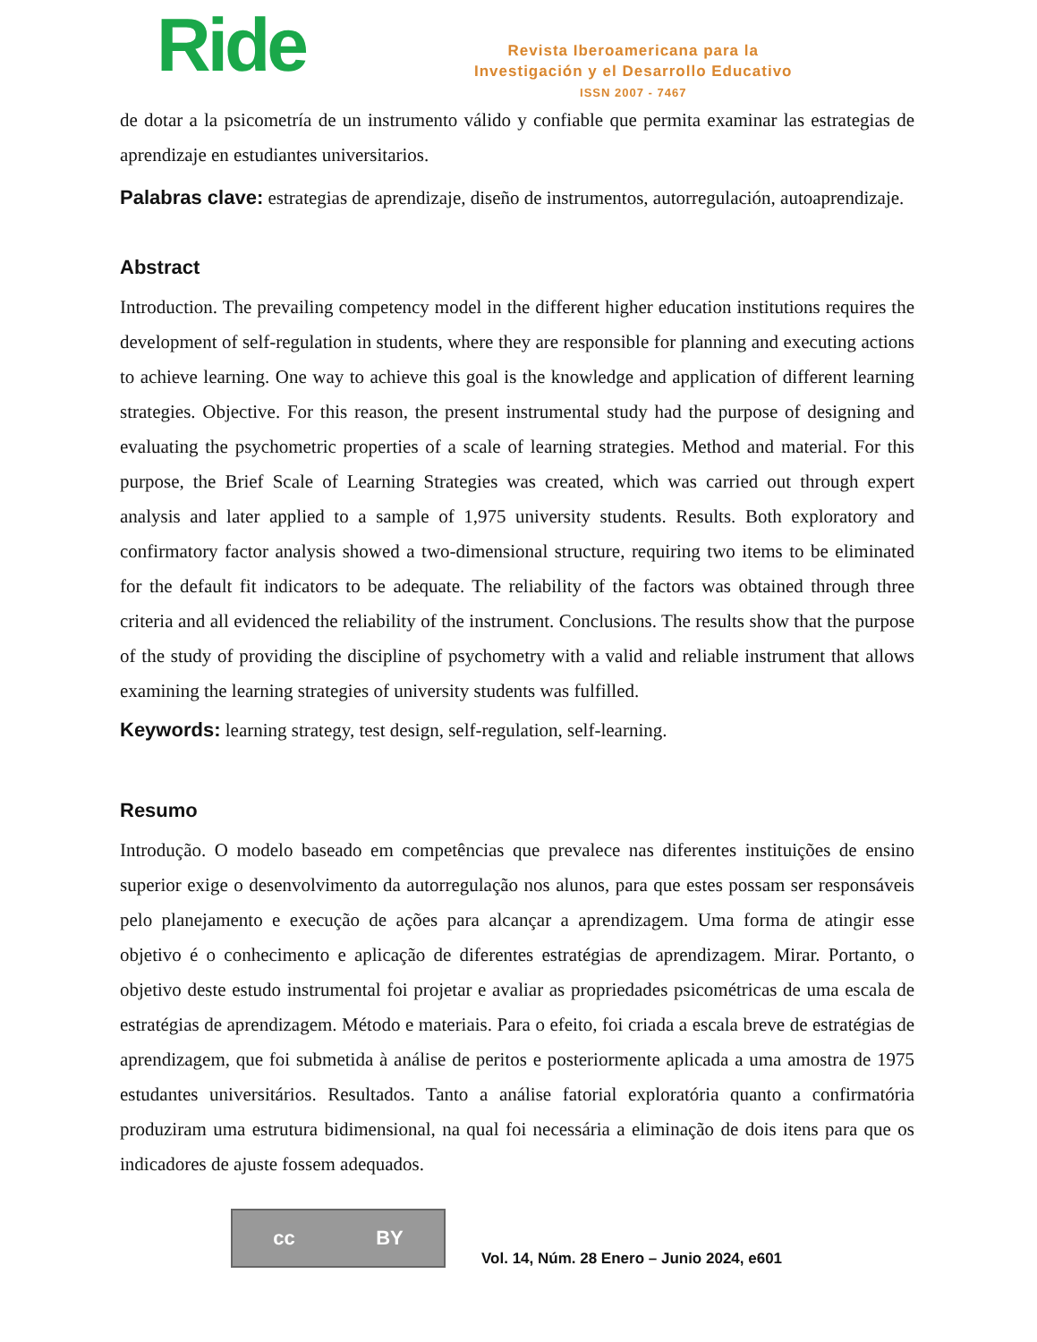Ride
Revista Iberoamericana para la
Investigación y el Desarrollo Educativo
ISSN 2007 - 7467
de dotar a la psicometría de un instrumento válido y confiable que permita examinar las estrategias de aprendizaje en estudiantes universitarios.
Palabras clave: estrategias de aprendizaje, diseño de instrumentos, autorregulación, autoaprendizaje.
Abstract
Introduction. The prevailing competency model in the different higher education institutions requires the development of self-regulation in students, where they are responsible for planning and executing actions to achieve learning. One way to achieve this goal is the knowledge and application of different learning strategies. Objective. For this reason, the present instrumental study had the purpose of designing and evaluating the psychometric properties of a scale of learning strategies. Method and material. For this purpose, the Brief Scale of Learning Strategies was created, which was carried out through expert analysis and later applied to a sample of 1,975 university students. Results. Both exploratory and confirmatory factor analysis showed a two-dimensional structure, requiring two items to be eliminated for the default fit indicators to be adequate. The reliability of the factors was obtained through three criteria and all evidenced the reliability of the instrument. Conclusions. The results show that the purpose of the study of providing the discipline of psychometry with a valid and reliable instrument that allows examining the learning strategies of university students was fulfilled.
Keywords: learning strategy, test design, self-regulation, self-learning.
Resumo
Introdução. O modelo baseado em competências que prevalece nas diferentes instituições de ensino superior exige o desenvolvimento da autorregulação nos alunos, para que estes possam ser responsáveis pelo planejamento e execução de ações para alcançar a aprendizagem. Uma forma de atingir esse objetivo é o conhecimento e aplicação de diferentes estratégias de aprendizagem. Mirar. Portanto, o objetivo deste estudo instrumental foi projetar e avaliar as propriedades psicométricas de uma escala de estratégias de aprendizagem. Método e materiais. Para o efeito, foi criada a escala breve de estratégias de aprendizagem, que foi submetida à análise de peritos e posteriormente aplicada a uma amostra de 1975 estudantes universitários. Resultados. Tanto a análise fatorial exploratória quanto a confirmatória produziram uma estrutura bidimensional, na qual foi necessária a eliminação de dois itens para que os indicadores de ajuste fossem adequados.
cc BY
Vol. 14, Núm. 28 Enero – Junio 2024, e601